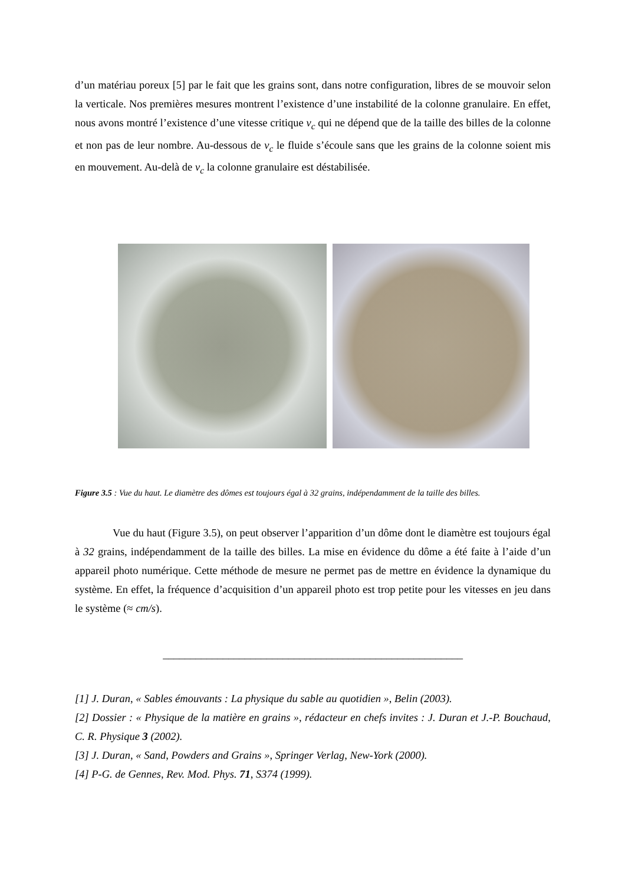d’un matériau poreux [5] par le fait que les grains sont, dans notre configuration, libres de se mouvoir selon la verticale. Nos premières mesures montrent l’existence d’une instabilité de la colonne granulaire. En effet, nous avons montré l’existence d’une vitesse critique v<sub>c</sub> qui ne dépend que de la taille des billes de la colonne et non pas de leur nombre. Au-dessous de v<sub>c</sub> le fluide s’écoule sans que les grains de la colonne soient mis en mouvement. Au-delà de v<sub>c</sub> la colonne granulaire est déstabilisée.
Figure 3.5 : Vue du haut. Le diamètre des dômes est toujours égal à 32 grains, indépendamment de la taille des billes.
Vue du haut (Figure 3.5), on peut observer l’apparition d’un dôme dont le diamètre est toujours égal à 32 grains, indépendamment de la taille des billes. La mise en évidence du dôme a été faite à l’aide d’un appareil photo numérique. Cette méthode de mesure ne permet pas de mettre en évidence la dynamique du système. En effet, la fréquence d’acquisition d’un appareil photo est trop petite pour les vitesses en jeu dans le système (≈ cm/s).
_______________________________________________________
[1] J. Duran, « Sables émouvants : La physique du sable au quotidien », Belin (2003).
[2] Dossier : « Physique de la matière en grains », rédacteur en chefs invites : J. Duran et J.-P. Bouchaud, C. R. Physique 3 (2002).
[3] J. Duran, « Sand, Powders and Grains », Springer Verlag, New-York (2000).
[4] P-G. de Gennes, Rev. Mod. Phys. 71, S374 (1999).